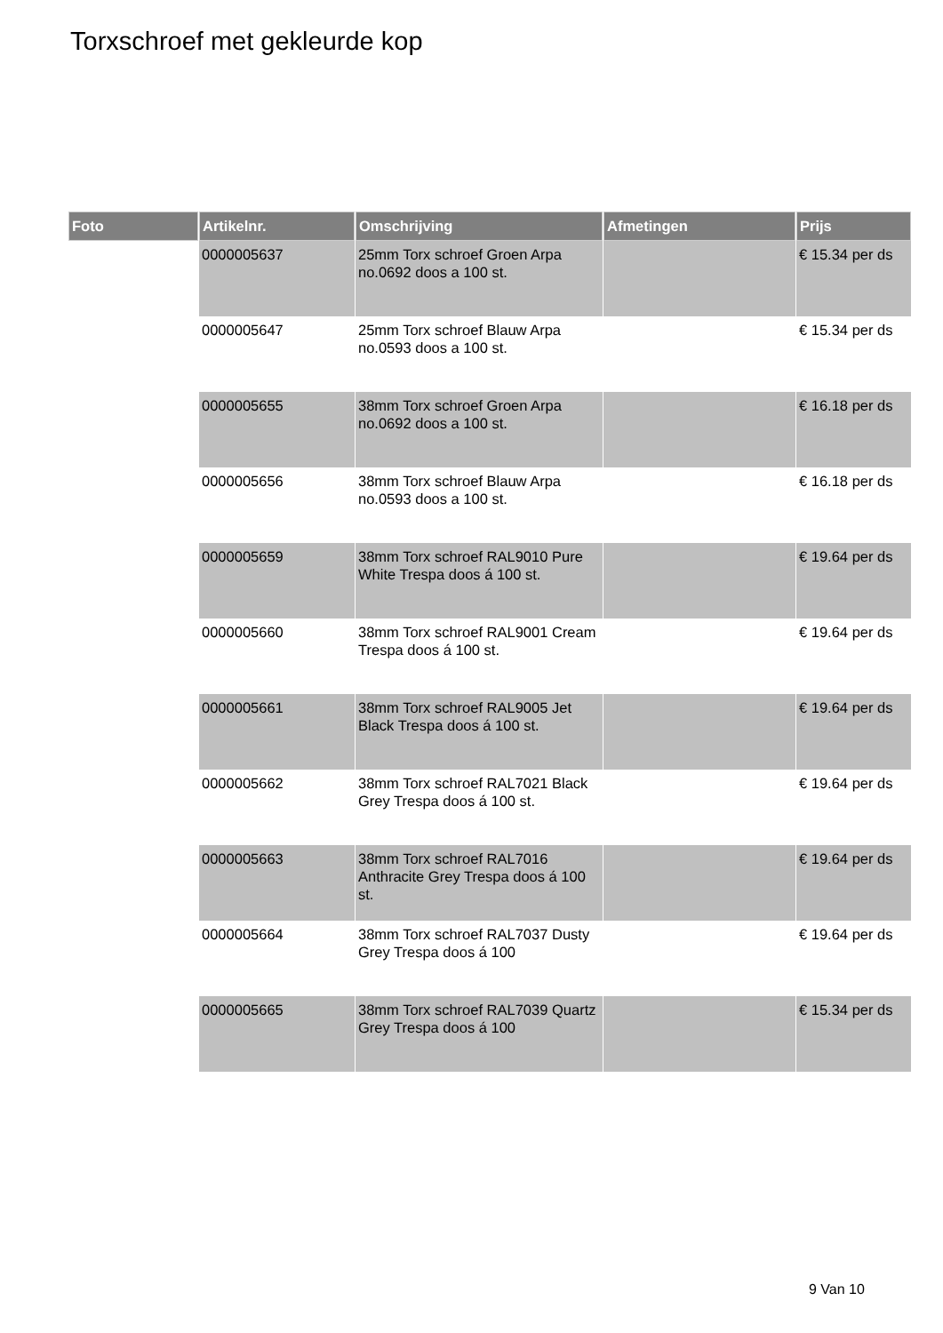Torxschroef met gekleurde kop
| Foto | Artikelnr. | Omschrijving | Afmetingen | Prijs |
| --- | --- | --- | --- | --- |
| | 0000005637 | 25mm Torx schroef Groen Arpa no.0692 doos a 100 st. | | € 15.34 per ds |
| | 0000005647 | 25mm Torx schroef Blauw Arpa no.0593 doos a 100 st. | | € 15.34 per ds |
| | 0000005655 | 38mm Torx schroef Groen Arpa no.0692 doos a 100 st. | | € 16.18 per ds |
| | 0000005656 | 38mm Torx schroef Blauw Arpa no.0593 doos a 100 st. | | € 16.18 per ds |
| | 0000005659 | 38mm Torx schroef RAL9010 Pure White Trespa doos á 100 st. | | € 19.64 per ds |
| | 0000005660 | 38mm Torx schroef RAL9001 Cream Trespa doos á 100 st. | | € 19.64 per ds |
| | 0000005661 | 38mm Torx schroef RAL9005 Jet Black Trespa doos á 100 st. | | € 19.64 per ds |
| | 0000005662 | 38mm Torx schroef RAL7021 Black Grey Trespa doos á 100 st. | | € 19.64 per ds |
| | 0000005663 | 38mm Torx schroef RAL7016 Anthracite Grey Trespa doos á 100 st. | | € 19.64 per ds |
| | 0000005664 | 38mm Torx schroef RAL7037 Dusty Grey Trespa doos á 100 | | € 19.64 per ds |
| | 0000005665 | 38mm Torx schroef RAL7039 Quartz Grey Trespa doos á 100 | | € 15.34 per ds |
9 Van 10